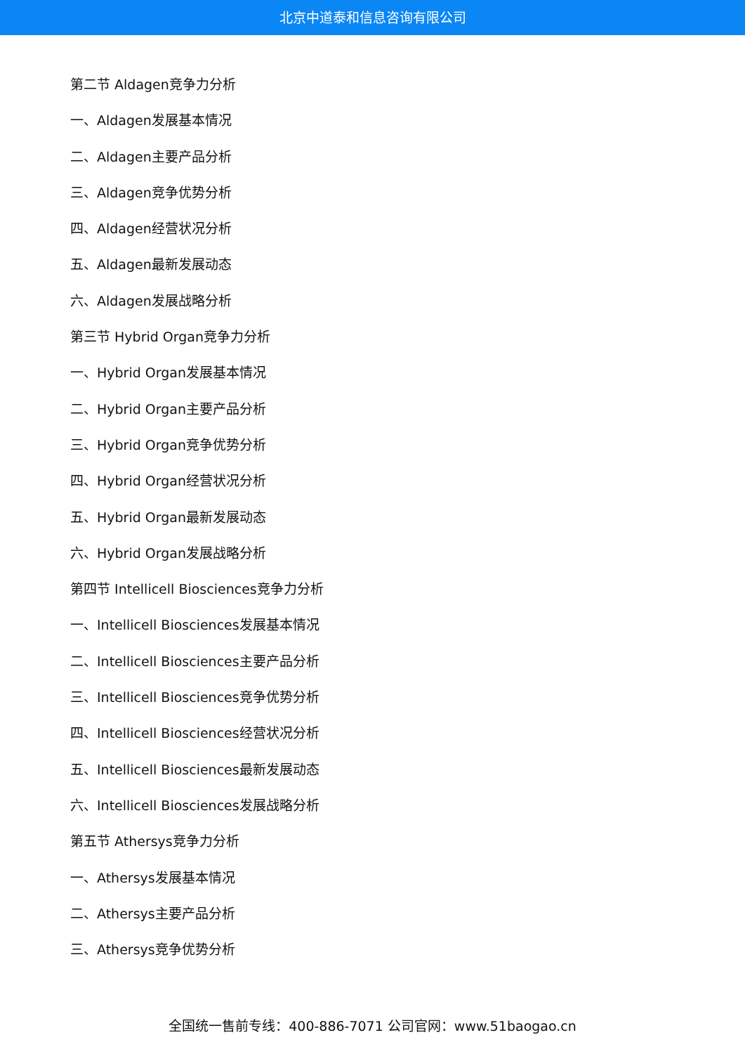北京中道泰和信息咨询有限公司
第二节 Aldagen竞争力分析
一、Aldagen发展基本情况
二、Aldagen主要产品分析
三、Aldagen竞争优势分析
四、Aldagen经营状况分析
五、Aldagen最新发展动态
六、Aldagen发展战略分析
第三节 Hybrid Organ竞争力分析
一、Hybrid Organ发展基本情况
二、Hybrid Organ主要产品分析
三、Hybrid Organ竞争优势分析
四、Hybrid Organ经营状况分析
五、Hybrid Organ最新发展动态
六、Hybrid Organ发展战略分析
第四节 Intellicell Biosciences竞争力分析
一、Intellicell Biosciences发展基本情况
二、Intellicell Biosciences主要产品分析
三、Intellicell Biosciences竞争优势分析
四、Intellicell Biosciences经营状况分析
五、Intellicell Biosciences最新发展动态
六、Intellicell Biosciences发展战略分析
第五节 Athersys竞争力分析
一、Athersys发展基本情况
二、Athersys主要产品分析
三、Athersys竞争优势分析
全国统一售前专线：400-886-7071 公司官网：www.51baogao.cn